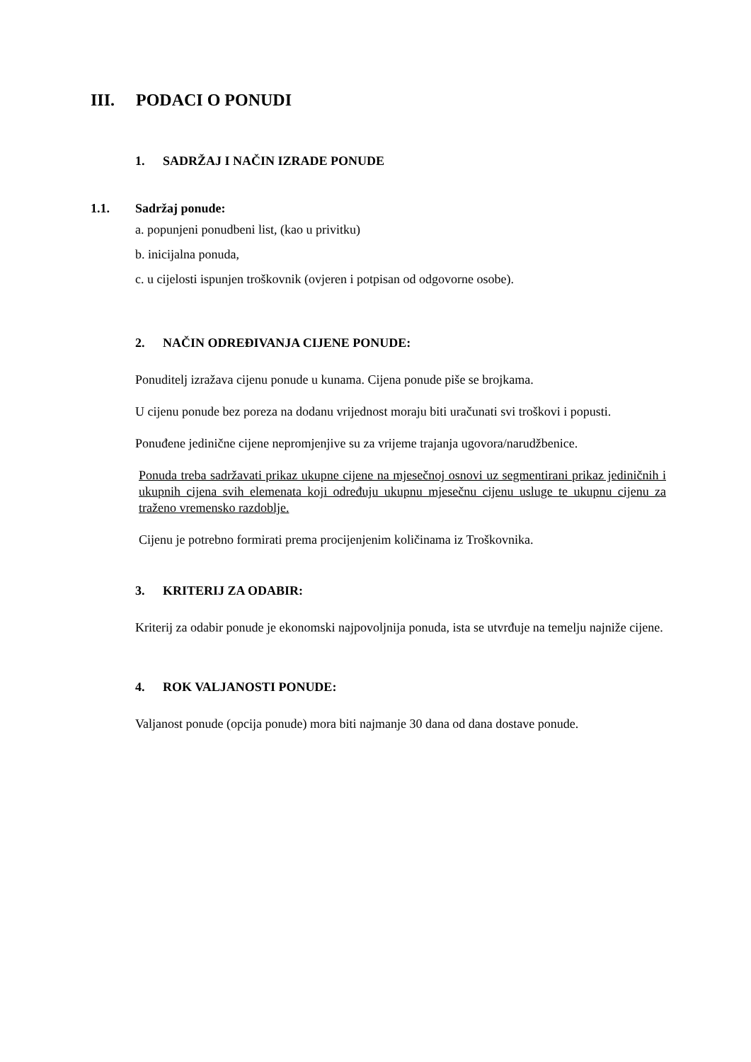III. PODACI O PONUDI
1. SADRŽAJ I NAČIN IZRADE PONUDE
1.1. Sadržaj ponude:
a. popunjeni ponudbeni list, (kao u privitku)
b. inicijalna ponuda,
c. u cijelosti ispunjen troškovnik (ovjeren i potpisan od odgovorne osobe).
2. NAČIN ODREĐIVANJA CIJENE PONUDE:
Ponuditelj izražava cijenu ponude u kunama. Cijena ponude piše se brojkama.
U cijenu ponude bez poreza na dodanu vrijednost moraju biti uračunati svi troškovi i popusti.
Ponuđene jedinične cijene nepromjenjive su za vrijeme trajanja ugovora/narudžbenice.
Ponuda treba sadržavati prikaz ukupne cijene na mjesečnoj osnovi uz segmentirani prikaz jediničnih i ukupnih cijena svih elemenata koji određuju ukupnu mjesečnu cijenu usluge te ukupnu cijenu za traženo vremensko razdoblje.
Cijenu je potrebno formirati prema procijenjenim količinama iz Troškovnika.
3. KRITERIJ ZA ODABIR:
Kriterij za odabir ponude je ekonomski najpovoljnija ponuda, ista se utvrđuje na temelju najniže cijene.
4. ROK VALJANOSTI PONUDE:
Valjanost ponude (opcija ponude) mora biti najmanje 30 dana od dana dostave ponude.